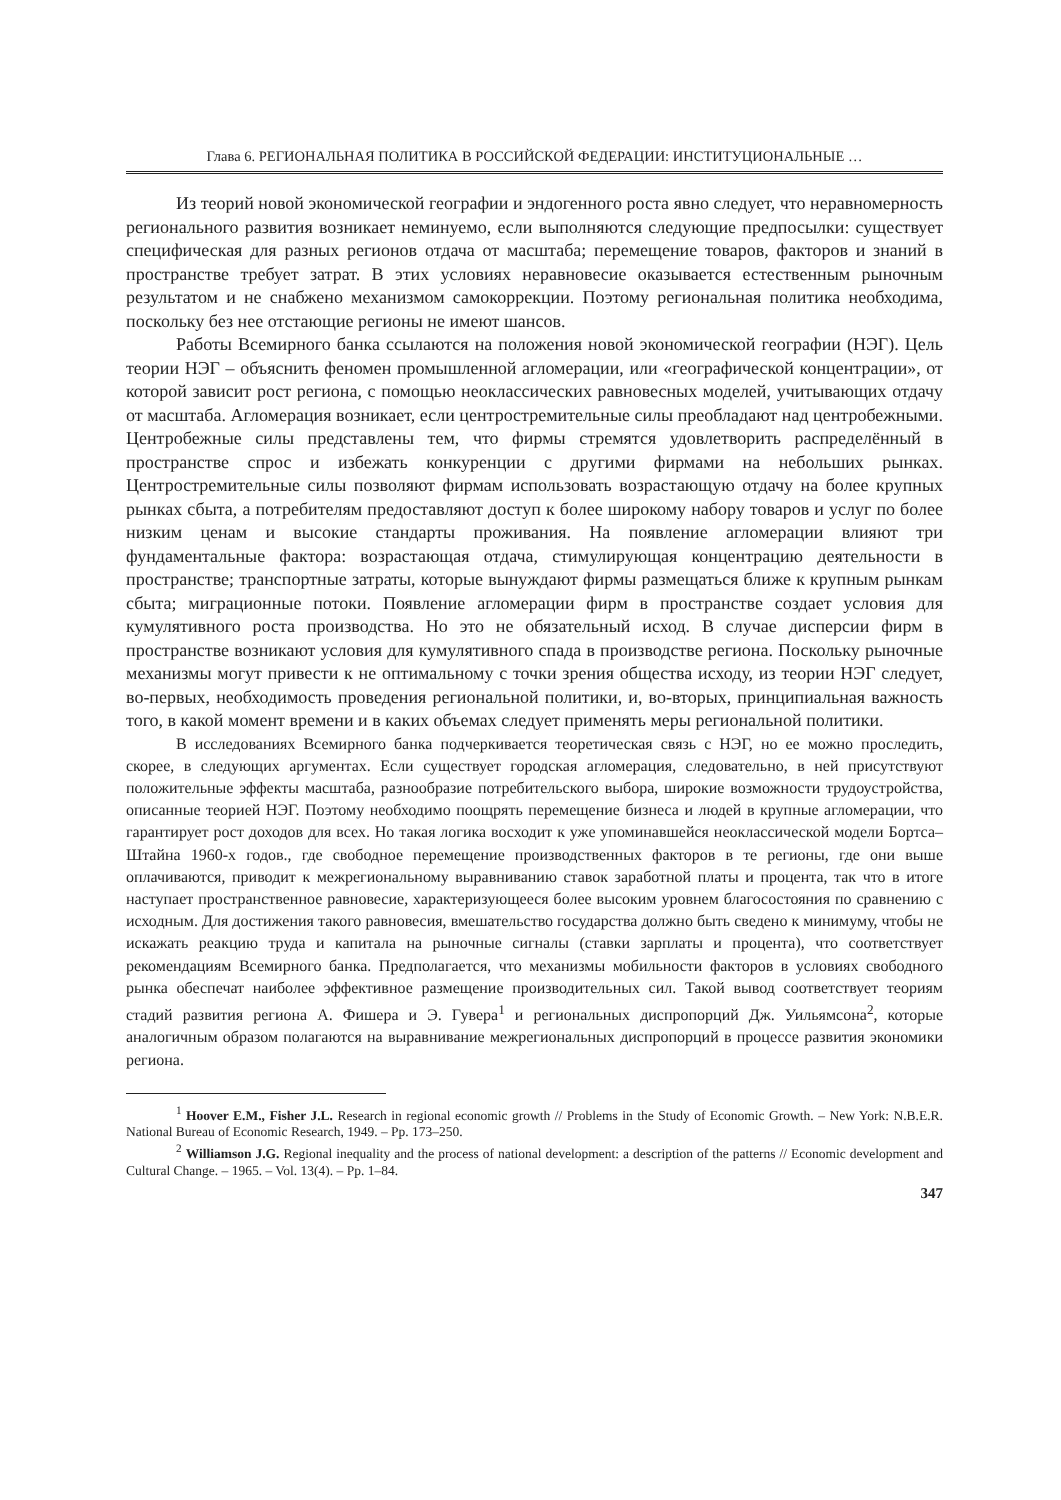Глава 6. РЕГИОНАЛЬНАЯ ПОЛИТИКА В РОССИЙСКОЙ ФЕДЕРАЦИИ: ИНСТИТУЦИОНАЛЬНЫЕ …
Из теорий новой экономической географии и эндогенного роста явно следует, что неравномерность регионального развития возникает неминуемо, если выполняются следующие предпосылки: существует специфическая для разных регионов отдача от масштаба; перемещение товаров, факторов и знаний в пространстве требует затрат. В этих условиях неравновесие оказывается естественным рыночным результатом и не снабжено механизмом самокоррекции. Поэтому региональная политика необходима, поскольку без нее отстающие регионы не имеют шансов.
Работы Всемирного банка ссылаются на положения новой экономической географии (НЭГ). Цель теории НЭГ – объяснить феномен промышленной агломерации, или «географической концентрации», от которой зависит рост региона, с помощью неоклассических равновесных моделей, учитывающих отдачу от масштаба. Агломерация возникает, если центростремительные силы преобладают над центробежными. Центробежные силы представлены тем, что фирмы стремятся удовлетворить распределённый в пространстве спрос и избежать конкуренции с другими фирмами на небольших рынках. Центростремительные силы позволяют фирмам использовать возрастающую отдачу на более крупных рынках сбыта, а потребителям предоставляют доступ к более широкому набору товаров и услуг по более низким ценам и высокие стандарты проживания. На появление агломерации влияют три фундаментальные фактора: возрастающая отдача, стимулирующая концентрацию деятельности в пространстве; транспортные затраты, которые вынуждают фирмы размещаться ближе к крупным рынкам сбыта; миграционные потоки. Появление агломерации фирм в пространстве создает условия для кумулятивного роста производства. Но это не обязательный исход. В случае дисперсии фирм в пространстве возникают условия для кумулятивного спада в производстве региона. Поскольку рыночные механизмы могут привести к не оптимальному с точки зрения общества исходу, из теории НЭГ следует, во-первых, необходимость проведения региональной политики, и, во-вторых, принципиальная важность того, в какой момент времени и в каких объемах следует применять меры региональной политики.
В исследованиях Всемирного банка подчеркивается теоретическая связь с НЭГ, но ее можно проследить, скорее, в следующих аргументах. Если существует городская агломерация, следовательно, в ней присутствуют положительные эффекты масштаба, разнообразие потребительского выбора, широкие возможности трудоустройства, описанные теорией НЭГ. Поэтому необходимо поощрять перемещение бизнеса и людей в крупные агломерации, что гарантирует рост доходов для всех. Но такая логика восходит к уже упоминавшейся неоклассической модели Бортса–Штайна 1960-х годов., где свободное перемещение производственных факторов в те регионы, где они выше оплачиваются, приводит к межрегиональному выравниванию ставок заработной платы и процента, так что в итоге наступает пространственное равновесие, характеризующееся более высоким уровнем благосостояния по сравнению с исходным. Для достижения такого равновесия, вмешательство государства должно быть сведено к минимуму, чтобы не искажать реакцию труда и капитала на рыночные сигналы (ставки зарплаты и процента), что соответствует рекомендациям Всемирного банка. Предполагается, что механизмы мобильности факторов в условиях свободного рынка обеспечат наиболее эффективное размещение производительных сил. Такой вывод соответствует теориям стадий развития региона А. Фишера и Э. Гувера<sup>1</sup> и региональных диспропорций Дж. Уильямсона<sup>2</sup>, которые аналогичным образом полагаются на выравнивание межрегиональных диспропорций в процессе развития экономики региона.
<sup>1</sup> Hoover E.M., Fisher J.L. Research in regional economic growth // Problems in the Study of Economic Growth. – New York: N.B.E.R. National Bureau of Economic Research, 1949. – Pp. 173–250.
<sup>2</sup> Williamson J.G. Regional inequality and the process of national development: a description of the patterns // Economic development and Cultural Change. – 1965. – Vol. 13(4). – Pp. 1–84.
347